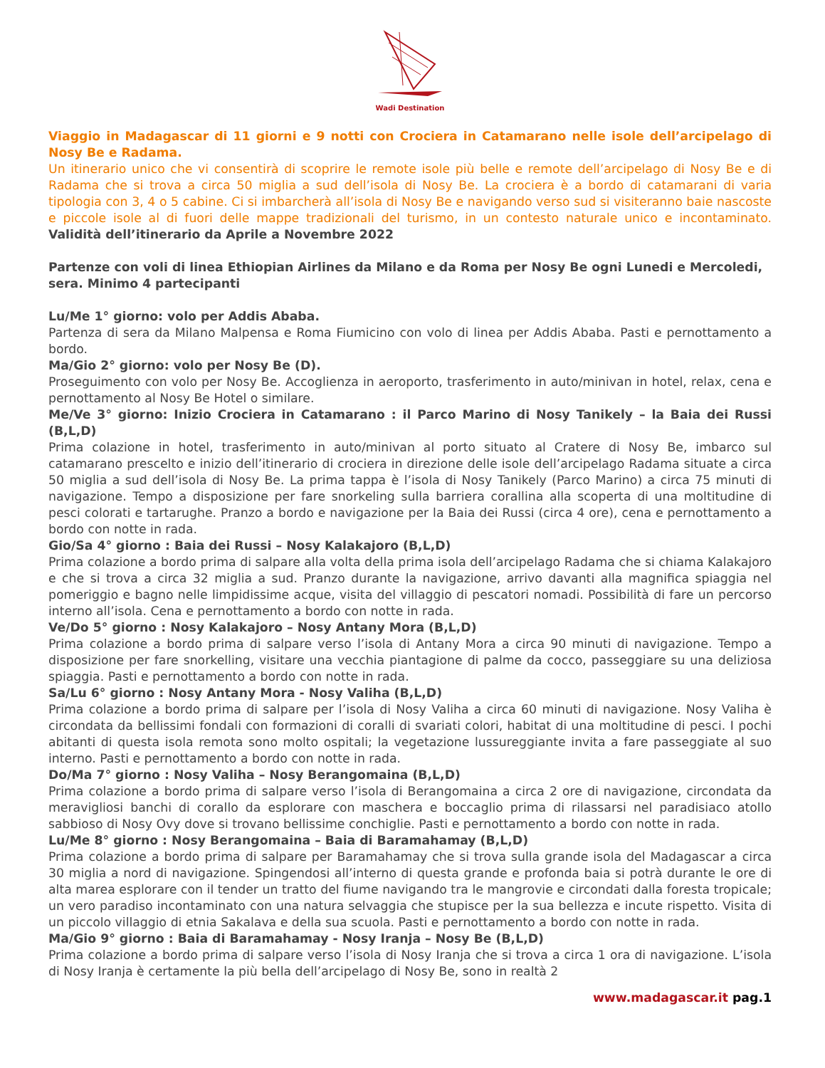Wadi Destination
Viaggio in Madagascar di 11 giorni e 9 notti con Crociera in Catamarano nelle isole dell’arcipelago di Nosy Be e Radama.
Un itinerario unico che vi consentirà di scoprire le remote isole più belle e remote dell’arcipelago di Nosy Be e di Radama che si trova a circa 50 miglia a sud dell’isola di Nosy Be. La crociera è a bordo di catamarani di varia tipologia con 3, 4 o 5 cabine. Ci si imbarcherà all’isola di Nosy Be e navigando verso sud si visiteranno baie nascoste e piccole isole al di fuori delle mappe tradizionali del turismo, in un contesto naturale unico e incontaminato. Validità dell’itinerario da Aprile a Novembre 2022
Partenze con voli di linea Ethiopian Airlines da Milano e da Roma per Nosy Be ogni Lunedi e Mercoledi, sera. Minimo 4 partecipanti
Lu/Me 1° giorno: volo per Addis Ababa.
Partenza di sera da Milano Malpensa e Roma Fiumicino con volo di linea per Addis Ababa. Pasti e pernottamento a bordo.
Ma/Gio 2° giorno: volo per Nosy Be (D).
Proseguimento con volo per Nosy Be. Accoglienza in aeroporto, trasferimento in auto/minivan in hotel, relax, cena e pernottamento al Nosy Be Hotel o similare.
Me/Ve 3° giorno: Inizio Crociera in Catamarano : il Parco Marino di Nosy Tanikely – la Baia dei Russi (B,L,D)
Prima colazione in hotel, trasferimento in auto/minivan al porto situato al Cratere di Nosy Be, imbarco sul catamarano prescelto e inizio dell’itinerario di crociera in direzione delle isole dell’arcipelago Radama situate a circa 50 miglia a sud dell’isola di Nosy Be. La prima tappa è l’isola di Nosy Tanikely (Parco Marino) a circa 75 minuti di navigazione. Tempo a disposizione per fare snorkeling sulla barriera corallina alla scoperta di una moltitudine di pesci colorati e tartarughe. Pranzo a bordo e navigazione per la Baia dei Russi (circa 4 ore), cena e pernottamento a bordo con notte in rada.
Gio/Sa 4° giorno : Baia dei Russi – Nosy Kalakajoro (B,L,D)
Prima colazione a bordo prima di salpare alla volta della prima isola dell’arcipelago Radama che si chiama Kalakajoro e che si trova a circa 32 miglia a sud. Pranzo durante la navigazione, arrivo davanti alla magnifica spiaggia nel pomeriggio e bagno nelle limpidissime acque, visita del villaggio di pescatori nomadi. Possibilità di fare un percorso interno all’isola. Cena e pernottamento a bordo con notte in rada.
Ve/Do 5° giorno : Nosy Kalakajoro – Nosy Antany Mora (B,L,D)
Prima colazione a bordo prima di salpare verso l’isola di Antany Mora a circa 90 minuti di navigazione. Tempo a disposizione per fare snorkelling, visitare una vecchia piantagione di palme da cocco, passeggiare su una deliziosa spiaggia. Pasti e pernottamento a bordo con notte in rada.
Sa/Lu 6° giorno : Nosy Antany Mora - Nosy Valiha (B,L,D)
Prima colazione a bordo prima di salpare per l’isola di Nosy Valiha a circa 60 minuti di navigazione. Nosy Valiha è circondata da bellissimi fondali con formazioni di coralli di svariati colori, habitat di una moltitudine di pesci. I pochi abitanti di questa isola remota sono molto ospitali; la vegetazione lussureggiante invita a fare passeggiate al suo interno. Pasti e pernottamento a bordo con notte in rada.
Do/Ma 7° giorno : Nosy Valiha – Nosy Berangomaina (B,L,D)
Prima colazione a bordo prima di salpare verso l’isola di Berangomaina a circa 2 ore di navigazione, circondata da meravigliosi banchi di corallo da esplorare con maschera e boccaglio prima di rilassarsi nel paradisiaco atollo sabbioso di Nosy Ovy dove si trovano bellissime conchiglie. Pasti e pernottamento a bordo con notte in rada.
Lu/Me 8° giorno : Nosy Berangomaina – Baia di Baramahamay (B,L,D)
Prima colazione a bordo prima di salpare per Baramahamay che si trova sulla grande isola del Madagascar a circa 30 miglia a nord di navigazione. Spingendosi all’interno di questa grande e profonda baia si potrà durante le ore di alta marea esplorare con il tender un tratto del fiume navigando tra le mangrovie e circondati dalla foresta tropicale; un vero paradiso incontaminato con una natura selvaggia che stupisce per la sua bellezza e incute rispetto. Visita di un piccolo villaggio di etnia Sakalava e della sua scuola. Pasti e pernottamento a bordo con notte in rada.
Ma/Gio 9° giorno : Baia di Baramahamay - Nosy Iranja – Nosy Be (B,L,D)
Prima colazione a bordo prima di salpare verso l’isola di Nosy Iranja che si trova a circa 1 ora di navigazione. L’isola di Nosy Iranja è certamente la più bella dell’arcipelago di Nosy Be, sono in realtà 2
www.madagascar.it pag.1